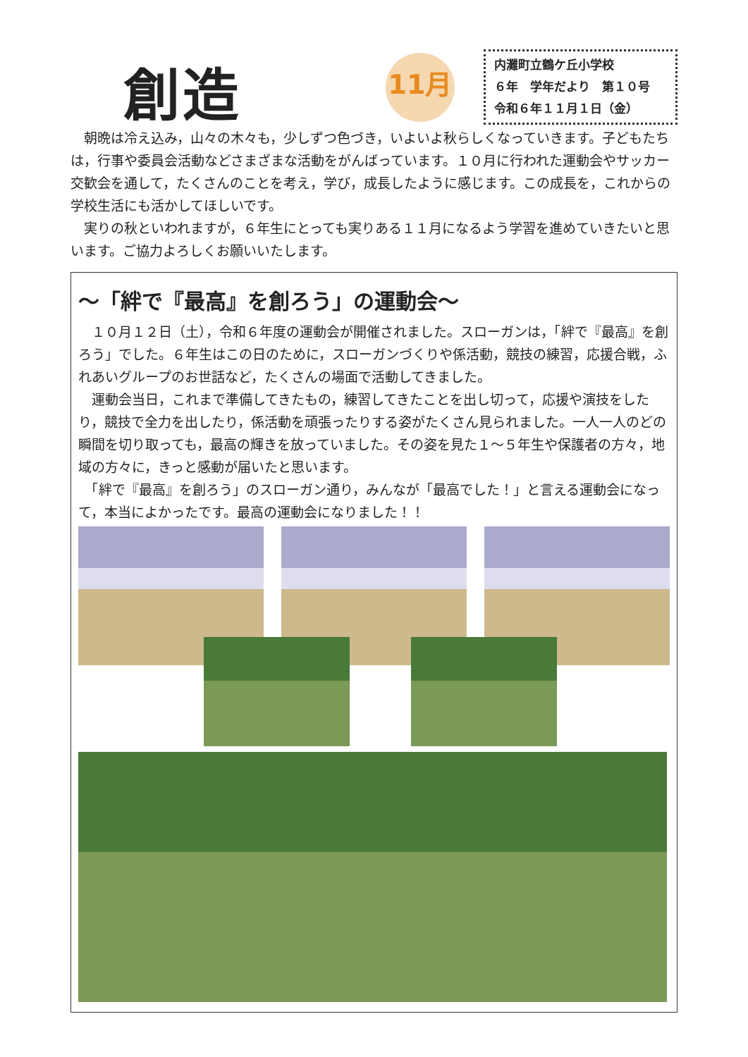創造
11月
内灘町立鶴ケ丘小学校
６年　学年だより　第１０号
令和６年１１月１日（金）
　朝晩は冷え込み，山々の木々も，少しずつ色づき，いよいよ秋らしくなっていきます。子どもたちは，行事や委員会活動などさまざまな活動をがんばっています。１０月に行われた運動会やサッカー交歓会を通して，たくさんのことを考え，学び，成長したように感じます。この成長を，これからの学校生活にも活かしてほしいです。
　実りの秋といわれますが，６年生にとっても実りある１１月になるよう学習を進めていきたいと思います。ご協力よろしくお願いいたします。
～「絆で『最高』を創ろう」の運動会～
　１０月１２日（土），令和６年度の運動会が開催されました。スローガンは，「絆で『最高』を創ろう」でした。６年生はこの日のために，スローガンづくりや係活動，競技の練習，応援合戦，ふれあいグループのお世話など，たくさんの場面で活動してきました。
　運動会当日，これまで準備してきたもの，練習してきたことを出し切って，応援や演技をしたり，競技で全力を出したり，係活動を頑張ったりする姿がたくさん見られました。一人一人のどの瞬間を切り取っても，最高の輝きを放っていました。その姿を見た１～５年生や保護者の方々，地域の方々に，きっと感動が届いたと思います。
　「絆で『最高』を創ろう」のスローガン通り，みんなが「最高でした！」と言える運動会になって，本当によかったです。最高の運動会になりました！！